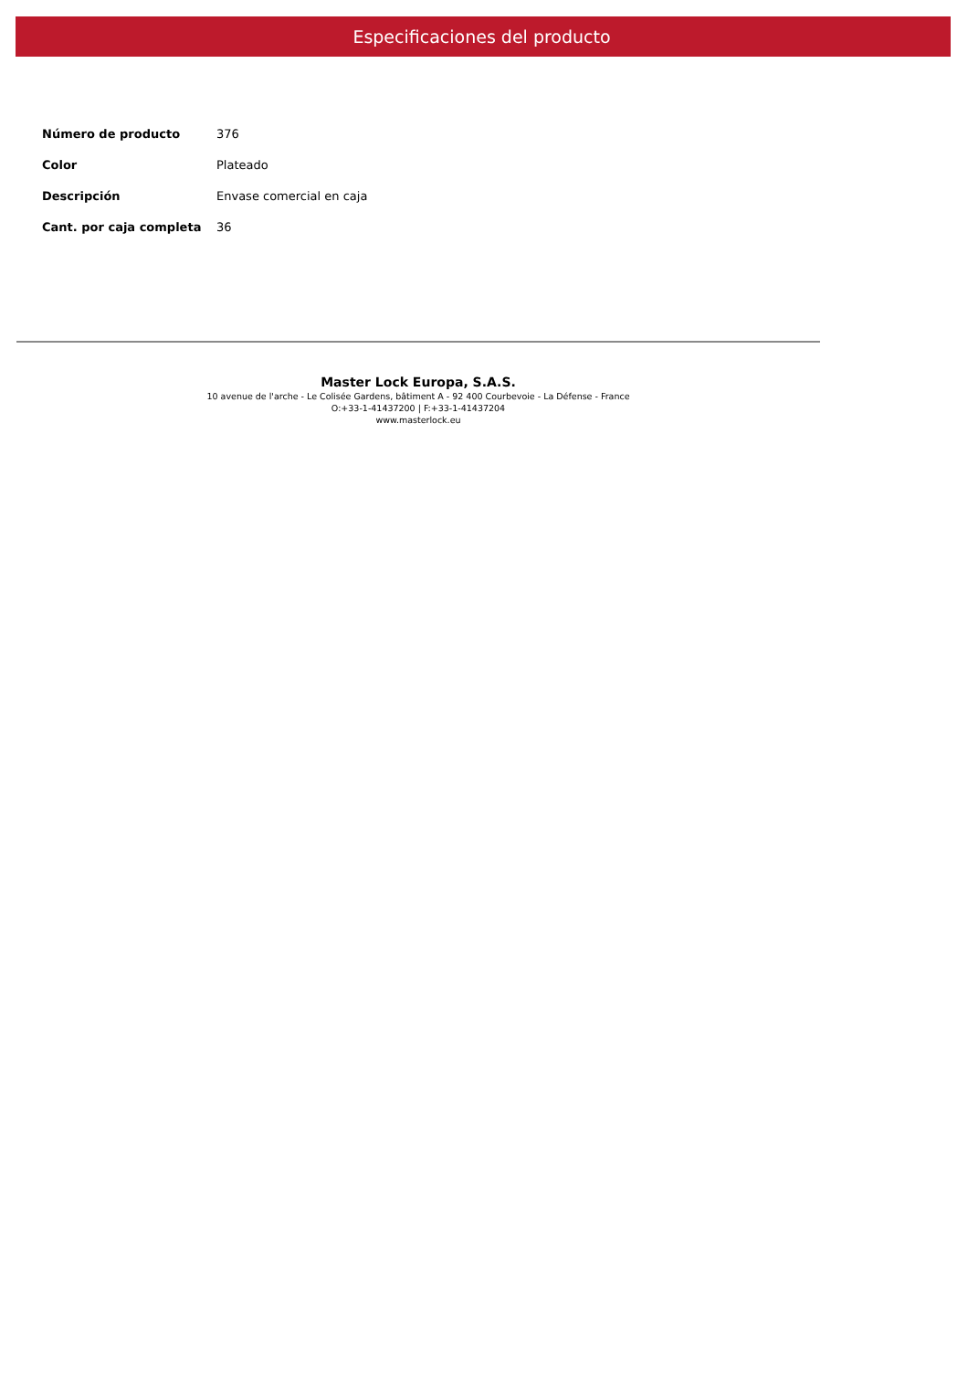Especificaciones del producto
| Número de producto | 376 |
| Color | Plateado |
| Descripción | Envase comercial en caja |
| Cant. por caja completa | 36 |
Master Lock Europa, S.A.S.
10 avenue de l'arche - Le Colisée Gardens, bâtiment A - 92 400 Courbevoie - La Défense - France
O:+33-1-41437200 | F:+33-1-41437204
www.masterlock.eu